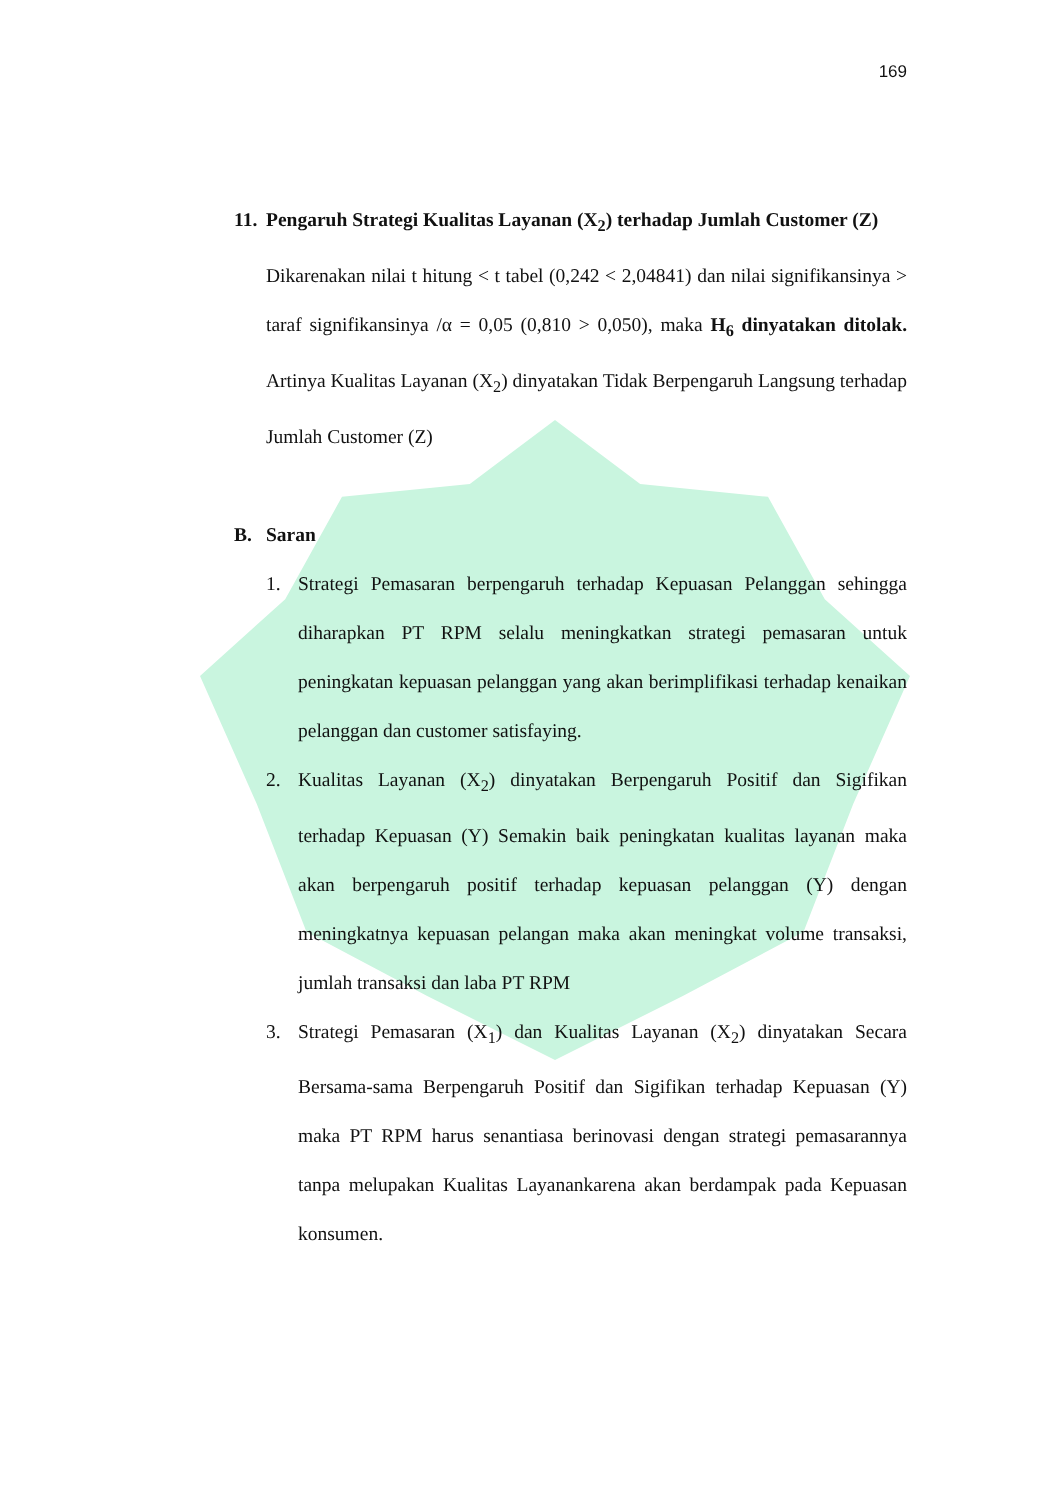169
11. Pengaruh Strategi Kualitas Layanan (X<sub>2</sub>) terhadap Jumlah Customer (Z)
Dikarenakan nilai t hitung < t tabel (0,242 < 2,04841) dan nilai signifikansinya > taraf signifikansinya /α = 0,05 (0,810 > 0,050), maka H<sub>6</sub> dinyatakan ditolak. Artinya Kualitas Layanan (X<sub>2</sub>) dinyatakan Tidak Berpengaruh Langsung terhadap Jumlah Customer (Z)
B. Saran
1. Strategi Pemasaran berpengaruh terhadap Kepuasan Pelanggan sehingga diharapkan PT RPM selalu meningkatkan strategi pemasaran untuk peningkatan kepuasan pelanggan yang akan berimplifikasi terhadap kenaikan pelanggan dan customer satisfaying.
2. Kualitas Layanan (X<sub>2</sub>) dinyatakan Berpengaruh Positif dan Sigifikan terhadap Kepuasan (Y) Semakin baik peningkatan kualitas layanan maka akan berpengaruh positif terhadap kepuasan pelanggan (Y) dengan meningkatnya kepuasan pelangan maka akan meningkat volume transaksi, jumlah transaksi dan laba PT RPM
3. Strategi Pemasaran (X<sub>1</sub>) dan Kualitas Layanan (X<sub>2</sub>) dinyatakan Secara Bersama-sama Berpengaruh Positif dan Sigifikan terhadap Kepuasan (Y) maka PT RPM harus senantiasa berinovasi dengan strategi pemasarannya tanpa melupakan Kualitas Layanankarena akan berdampak pada Kepuasan konsumen.